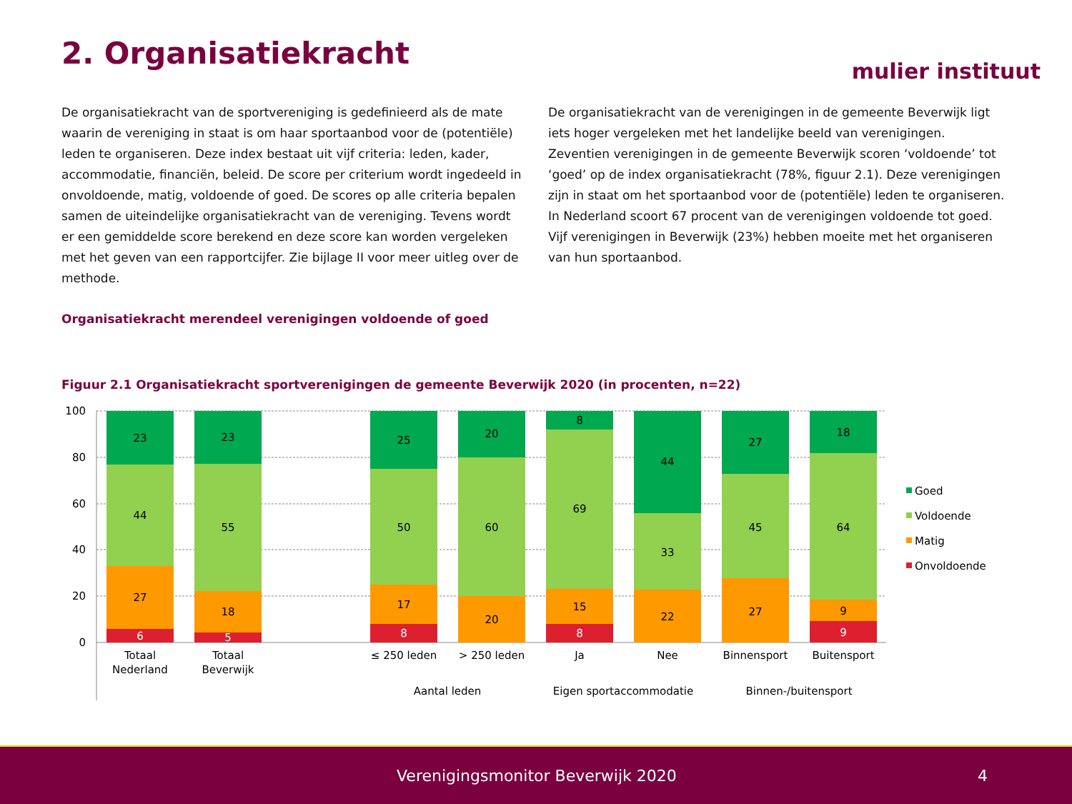2. Organisatiekracht mulier instituut
De organisatiekracht van de sportvereniging is gedefinieerd als de mate waarin de vereniging in staat is om haar sportaanbod voor de (potentiële) leden te organiseren. Deze index bestaat uit vijf criteria: leden, kader, accommodatie, financiën, beleid. De score per criterium wordt ingedeeld in onvoldoende, matig, voldoende of goed. De scores op alle criteria bepalen samen de uiteindelijke organisatiekracht van de vereniging. Tevens wordt er een gemiddelde score berekend en deze score kan worden vergeleken met het geven van een rapportcijfer. Zie bijlage II voor meer uitleg over de methode.
De organisatiekracht van de verenigingen in de gemeente Beverwijk ligt iets hoger vergeleken met het landelijke beeld van verenigingen.
Zeventien verenigingen in de gemeente Beverwijk scoren ‘voldoende’ tot ‘goed’ op de index organisatiekracht (78%, figuur 2.1). Deze verenigingen zijn in staat om het sportaanbod voor de (potentiële) leden te organiseren. In Nederland scoort 67 procent van de verenigingen voldoende tot goed. Vijf verenigingen in Beverwijk (23%) hebben moeite met het organiseren van hun sportaanbod.
Organisatiekracht merendeel verenigingen voldoende of goed
Figuur 2.1 Organisatiekracht sportverenigingen de gemeente Beverwijk 2020 (in procenten, n=22)
100
80
60
40
20
0
23
44
27
6
23
55
18
5
25
50
17
8
20
60
20
8
69
15
8
44
33
22
27
45
27
18
64
9
9
Totaal
Nederland
Totaal
Beverwijk
≤ 250 leden
> 250 leden
Ja
Nee
Binnensport
Buitensport
Aantal leden
Eigen sportaccommodatie
Binnen-/buitensport
Goed
Voldoende
Matig
Onvoldoende
Verenigingsmonitor Beverwijk 2020 4